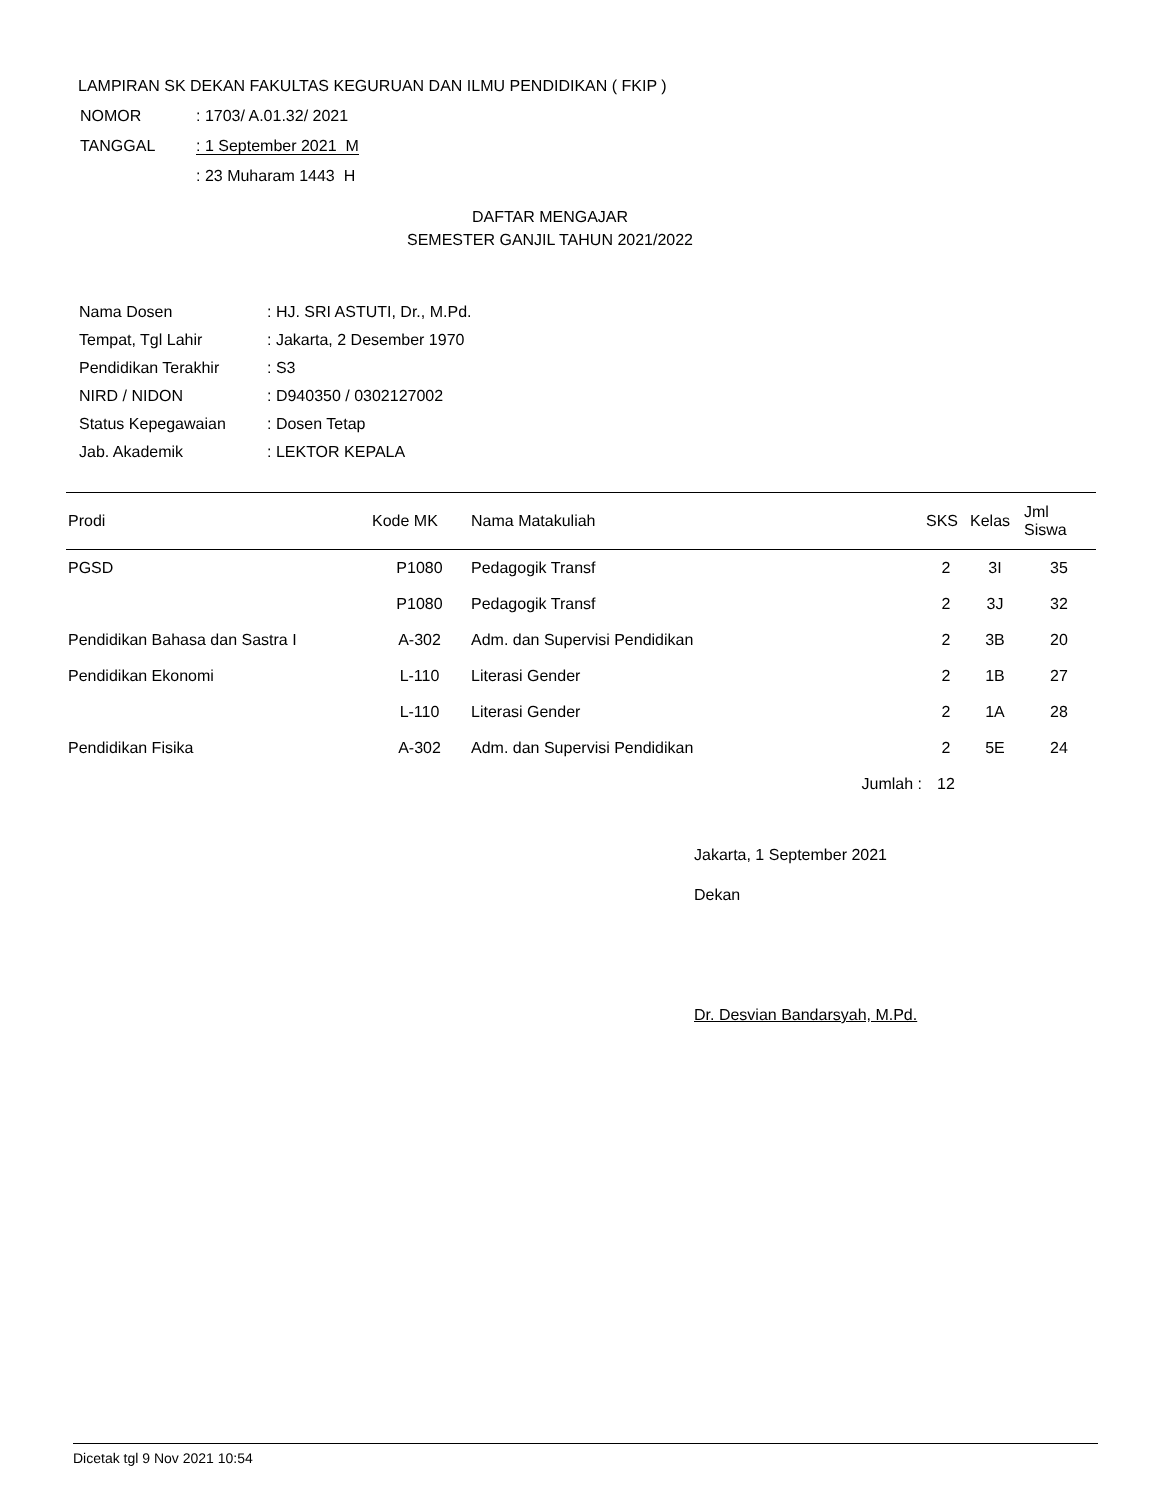LAMPIRAN SK DEKAN FAKULTAS KEGURUAN DAN ILMU PENDIDIKAN ( FKIP )
| NOMOR | : 1703/ A.01.32/ 2021 |
| TANGGAL | : 1 September 2021 M |
| | : 23 Muharam 1443 H |
DAFTAR MENGAJAR
SEMESTER GANJIL TAHUN 2021/2022
| Nama Dosen | : HJ. SRI ASTUTI, Dr., M.Pd. |
| Tempat, Tgl Lahir | : Jakarta, 2 Desember 1970 |
| Pendidikan Terakhir | : S3 |
| NIRD / NIDON | : D940350 / 0302127002 |
| Status Kepegawaian | : Dosen Tetap |
| Jab. Akademik | : LEKTOR KEPALA |
| Prodi | Kode MK | Nama Matakuliah | SKS | Kelas | Jml Siswa |
| --- | --- | --- | --- | --- | --- |
| PGSD | P1080 | Pedagogik Transf | 2 | 3I | 35 |
| | P1080 | Pedagogik Transf | 2 | 3J | 32 |
| Pendidikan Bahasa dan Sastra I | A-302 | Adm. dan Supervisi Pendidikan | 2 | 3B | 20 |
| Pendidikan Ekonomi | L-110 | Literasi Gender | 2 | 1B | 27 |
| | L-110 | Literasi Gender | 2 | 1A | 28 |
| Pendidikan Fisika | A-302 | Adm. dan Supervisi Pendidikan | 2 | 5E | 24 |
| Jumlah : | | | 12 | | |
Jakarta, 1 September 2021
Dekan
Dr. Desvian Bandarsyah, M.Pd.
Dicetak tgl 9 Nov 2021 10:54